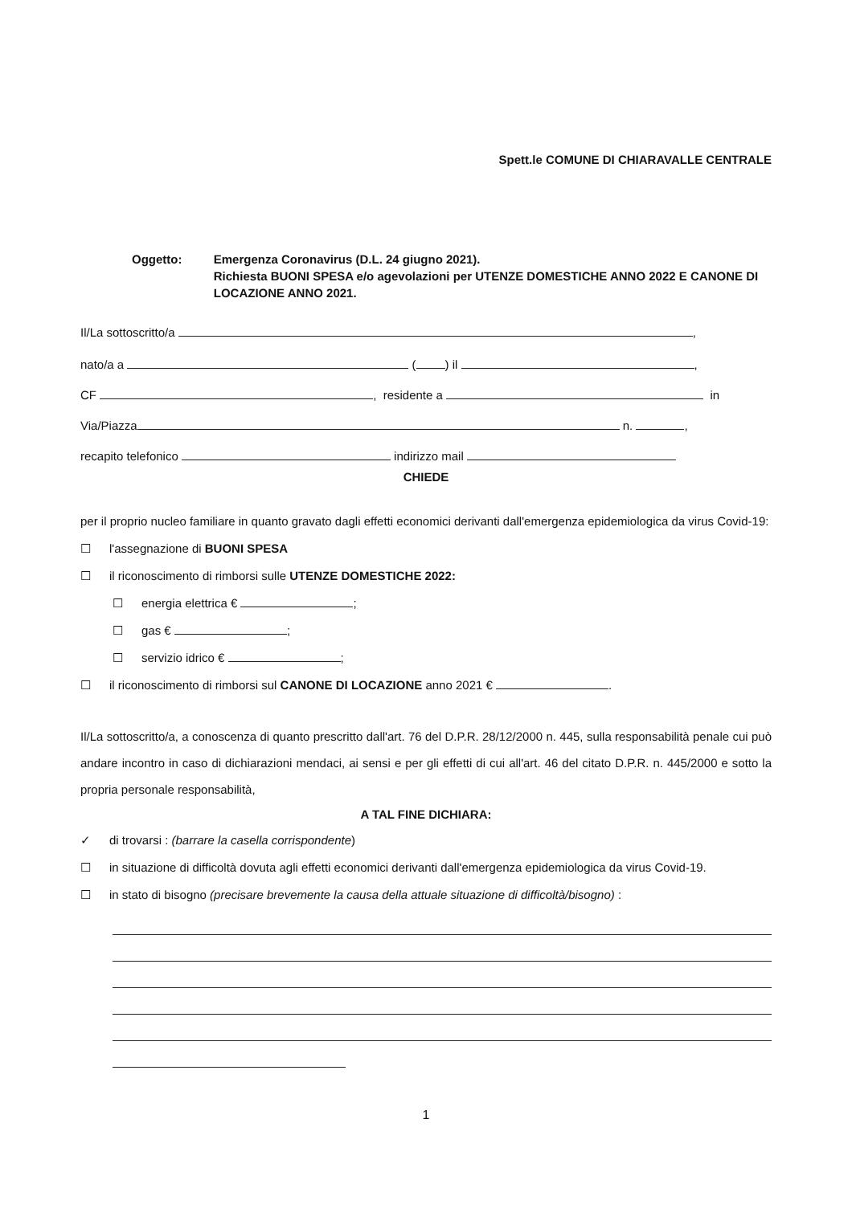Spett.le COMUNE DI CHIARAVALLE CENTRALE
Oggetto: Emergenza Coronavirus (D.L. 24 giugno 2021).
Richiesta BUONI SPESA e/o agevolazioni per UTENZE DOMESTICHE ANNO 2022 E CANONE DI LOCAZIONE ANNO 2021.
Il/La sottoscritto/a ,
nato/a a ( ) il ,
CF , residente a in
Via/Piazza n. ,
recapito telefonico indirizzo mail
CHIEDE
per il proprio nucleo familiare in quanto gravato dagli effetti economici derivanti dall'emergenza epidemiologica da virus Covid-19:
☐ l'assegnazione di BUONI SPESA
☐ il riconoscimento di rimborsi sulle UTENZE DOMESTICHE 2022:
☐ energia elettrica € ;
☐ gas € ;
☐ servizio idrico € ;
☐ il riconoscimento di rimborsi sul CANONE DI LOCAZIONE anno 2021 € .
Il/La sottoscritto/a, a conoscenza di quanto prescritto dall'art. 76 del D.P.R. 28/12/2000 n. 445, sulla responsabilità penale cui può andare incontro in caso di dichiarazioni mendaci, ai sensi e per gli effetti di cui all'art. 46 del citato D.P.R. n. 445/2000 e sotto la propria personale responsabilità,
A TAL FINE DICHIARA:
✓ di trovarsi : (barrare la casella corrispondente)
☐ in situazione di difficoltà dovuta agli effetti economici derivanti dall'emergenza epidemiologica da virus Covid-19.
☐ in stato di bisogno (precisare brevemente la causa della attuale situazione di difficoltà/bisogno) :
1